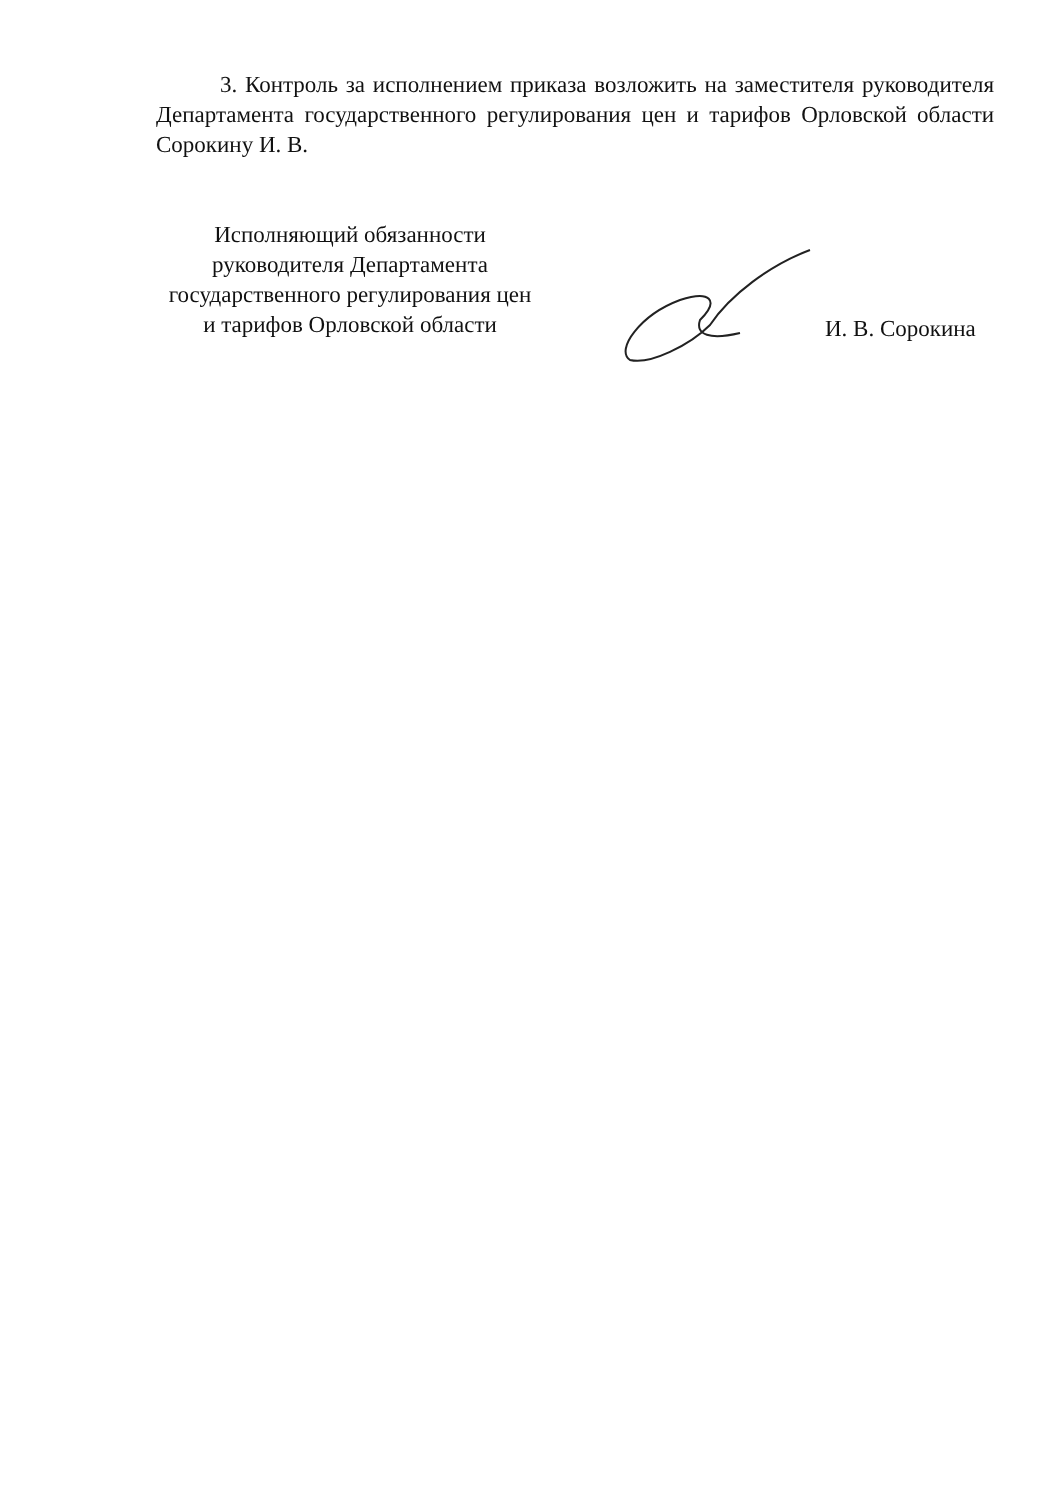3. Контроль за исполнением приказа возложить на заместителя руководителя Департамента государственного регулирования цен и тарифов Орловской области Сорокину И. В.
Исполняющий обязанности
руководителя Департамента
государственного регулирования цен
и тарифов Орловской области
И. В. Сорокина